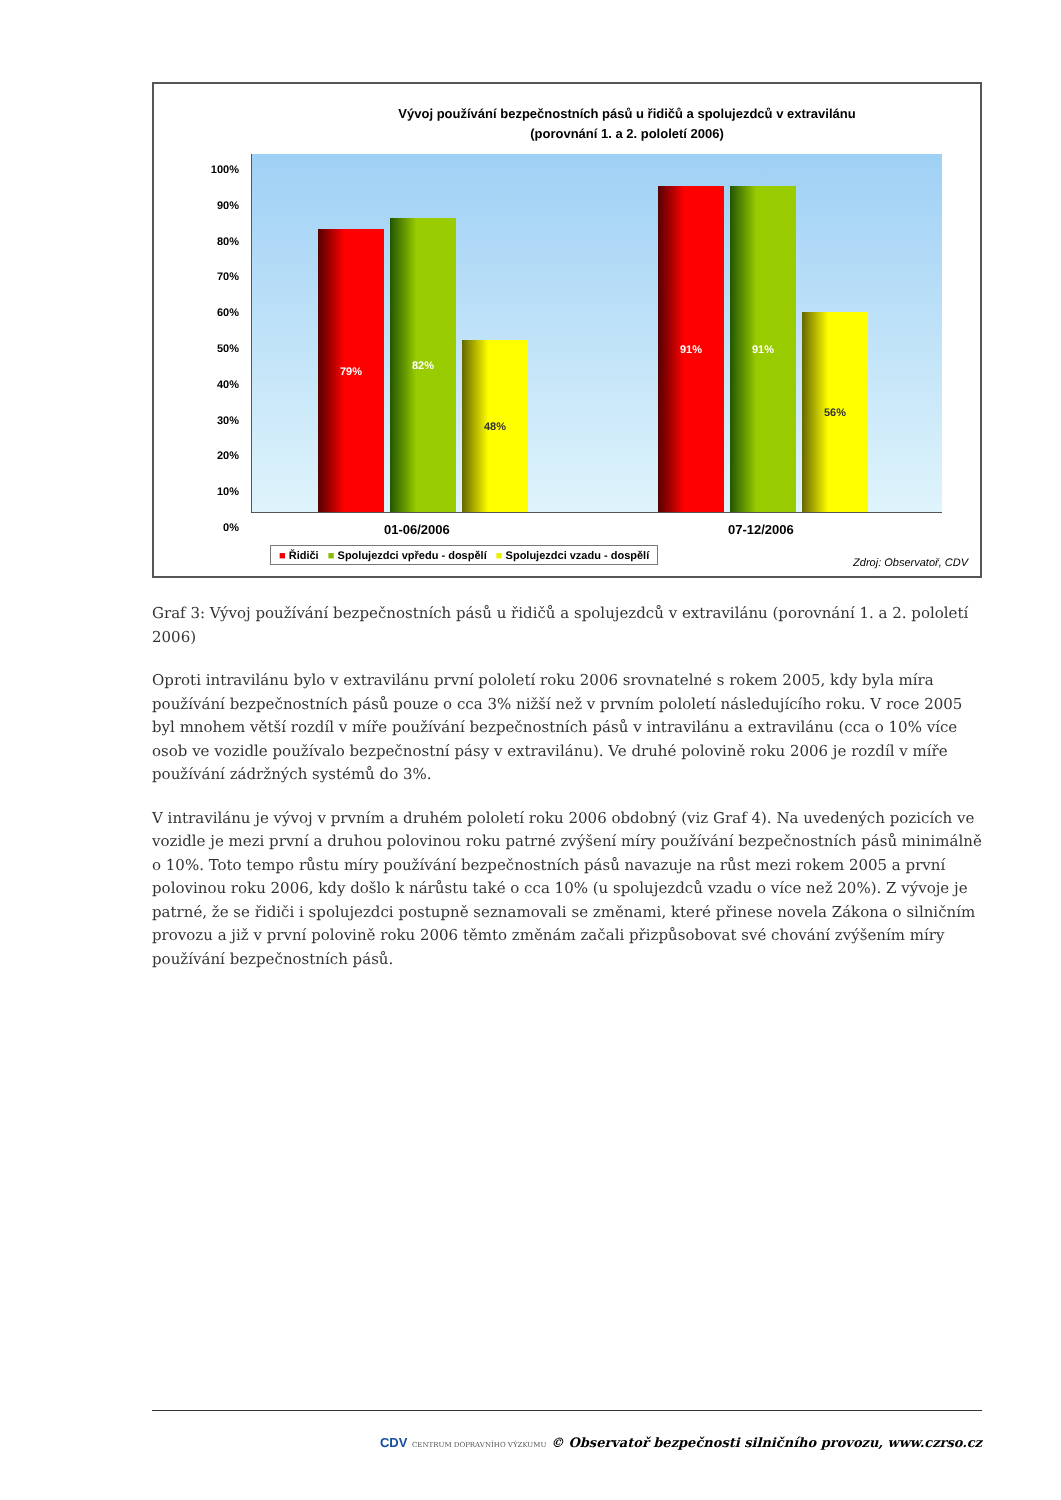Vývoj používání bezpečnostních pásů u řidičů a spolujezdců v extravilánu
(porovnání 1. a 2. pololetí 2006)
100%
90%
80%
70%
60%
50%
40%
30%
20%
10%
0%
79%
82%
48%
91%
91%
56%
01-06/2006 07-12/2006
■ Řidiči ■ Spolujezdci vpředu - dospělí ■ Spolujezdci vzadu - dospělí
Zdroj: Observatoř, CDV
Graf 3: Vývoj používání bezpečnostních pásů u řidičů a spolujezdců v extravilánu (porovnání 1. a 2. pololetí 2006)
Oproti intravilánu bylo v extravilánu první pololetí roku 2006 srovnatelné s rokem 2005, kdy byla míra používání bezpečnostních pásů pouze o cca 3% nižší než v prvním pololetí následujícího roku. V roce 2005 byl mnohem větší rozdíl v míře používání bezpečnostních pásů v intravilánu a extravilánu (cca o 10% více osob ve vozidle používalo bezpečnostní pásy v extravilánu). Ve druhé polovině roku 2006 je rozdíl v míře používání zádržných systémů do 3%.
V intravilánu je vývoj v prvním a druhém pololetí roku 2006 obdobný (viz Graf 4). Na uvedených pozicích ve vozidle je mezi první a druhou polovinou roku patrné zvýšení míry používání bezpečnostních pásů minimálně o 10%. Toto tempo růstu míry používání bezpečnostních pásů navazuje na růst mezi rokem 2005 a první polovinou roku 2006, kdy došlo k nárůstu také o cca 10% (u spolujezdců vzadu o více než 20%). Z vývoje je patrné, že se řidiči i spolujezdci postupně seznamovali se změnami, které přinese novela Zákona o silničním provozu a již v první polovině roku 2006 těmto změnám začali přizpůsobovat své chování zvýšením míry používání bezpečnostních pásů.
CDV CENTRUM DOPRAVNÍHO VÝZKUMU © Observatoř bezpečnosti silničního provozu, www.czrso.cz